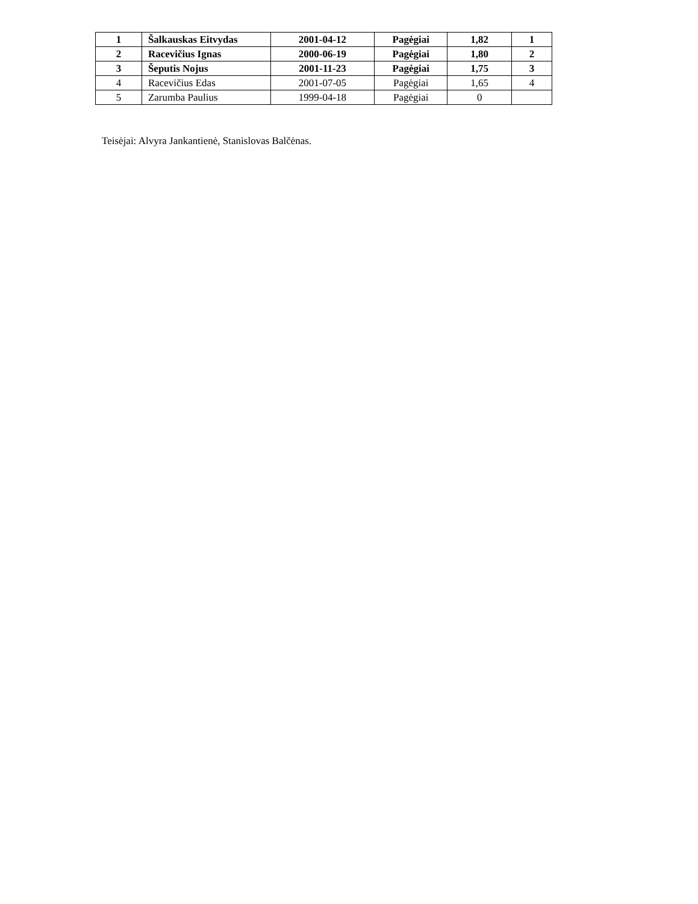| 1 | Šalkauskas Eitvydas | 2001-04-12 | Pagėgiai | 1,82 | 1 |
| 2 | Racevičius Ignas | 2000-06-19 | Pagėgiai | 1,80 | 2 |
| 3 | Šeputis Nojus | 2001-11-23 | Pagėgiai | 1,75 | 3 |
| 4 | Racevičius Edas | 2001-07-05 | Pagėgiai | 1,65 | 4 |
| 5 | Zarumba Paulius | 1999-04-18 | Pagėgiai | 0 | |
Teisėjai: Alvyra Jankantienė, Stanislovas Balčėnas.